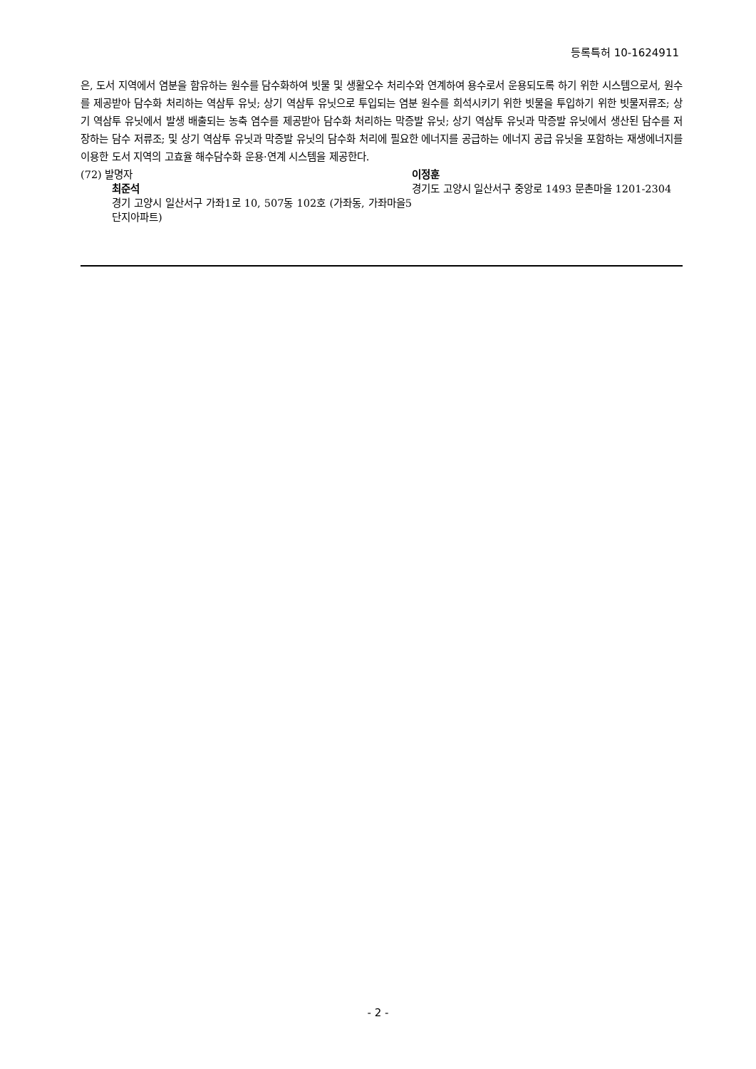등록특허 10-1624911
은, 도서 지역에서 염분을 함유하는 원수를 담수화하여 빗물 및 생활오수 처리수와 연계하여 용수로서 운용되도록 하기 위한 시스템으로서, 원수를 제공받아 담수화 처리하는 역삼투 유닛; 상기 역삼투 유닛으로 투입되는 염분 원수를 희석시키기 위한 빗물을 투입하기 위한 빗물저류조; 상기 역삼투 유닛에서 발생 배출되는 농축 염수를 제공받아 담수화 처리하는 막증발 유닛; 상기 역삼투 유닛과 막증발 유닛에서 생산된 담수를 저장하는 담수 저류조; 및 상기 역삼투 유닛과 막증발 유닛의 담수화 처리에 필요한 에너지를 공급하는 에너지 공급 유닛을 포함하는 재생에너지를 이용한 도서 지역의 고효율 해수담수화 운용·연계 시스템을 제공한다.
(72) 발명자
최준석
경기 고양시 일산서구 가좌1로 10, 507동 102호 (가좌동, 가좌마을5단지아파트)
이정훈
경기도 고양시 일산서구 중앙로 1493 문촌마을 1201-2304
- 2 -